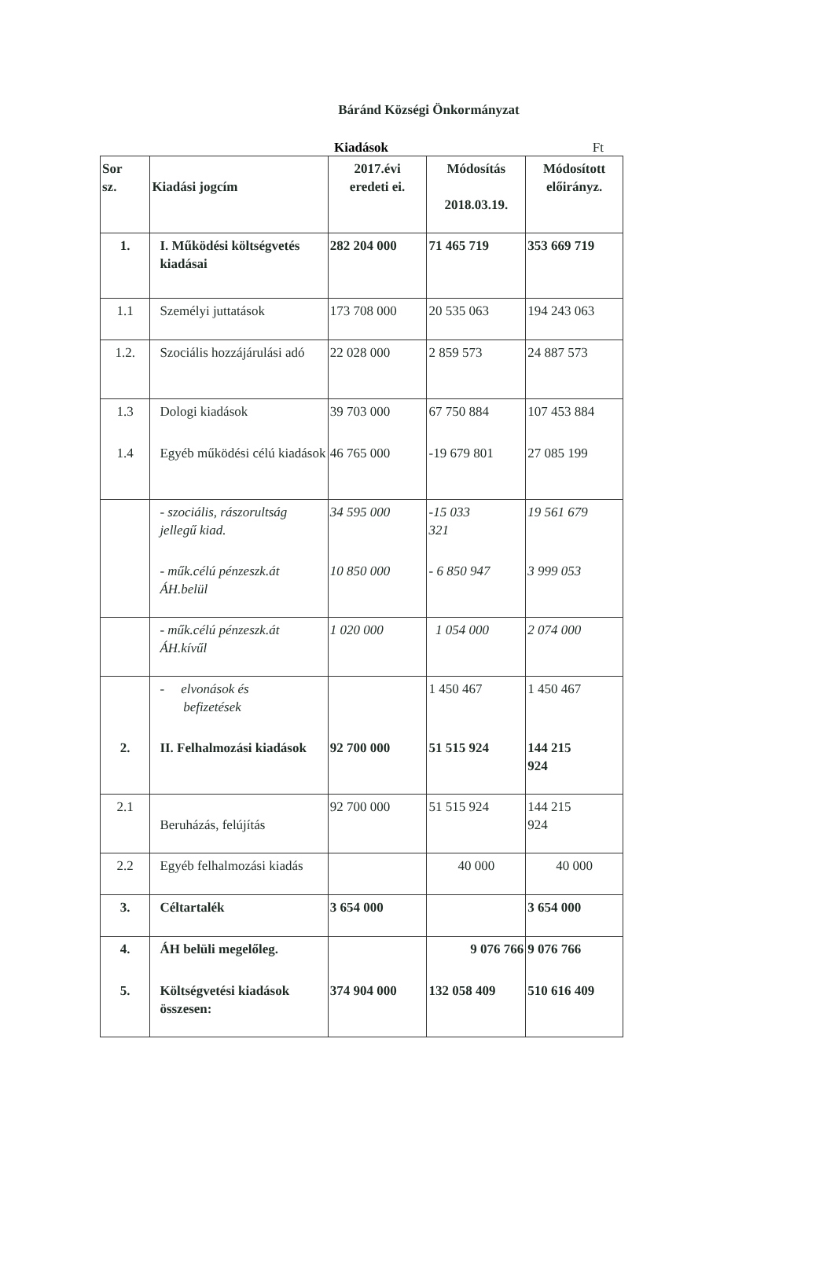Báránd Községi Önkormányzat
Kiadások Ft
| Sor sz. | Kiadási jogcím | 2017.évi eredeti ei. | Módosítás 2018.03.19. | Módosított előirányz. |
| 1. | I. Működési költségvetés kiadásai | 282 204 000 | 71 465 719 | 353 669 719 |
| 1.1 | Személyi juttatások | 173 708 000 | 20 535 063 | 194 243 063 |
| 1.2. | Szociális hozzájárulási adó | 22 028 000 | 2 859 573 | 24 887 573 |
| 1.3 | Dologi kiadások | 39 703 000 | 67 750 884 | 107 453 884 |
| 1.4 | Egyéb működési célú kiadások | 46 765 000 | -19 679 801 | 27 085 199 |
| | - szociális, rászorultság jellegű kiad. | 34 595 000 | -15 033 321 | 19 561 679 |
| | - műk.célú pénzeszk.át ÁH.belül | 10 850 000 | - 6 850 947 | 3 999 053 |
| | - műk.célú pénzeszk.át ÁH.kívűl | 1 020 000 | 1 054 000 | 2 074 000 |
| | - elvonások és befizetések | | 1 450 467 | 1 450 467 |
| 2. | II. Felhalmozási kiadások | 92 700 000 | 51 515 924 | 144 215 924 |
| 2.1 | Beruházás, felújítás | 92 700 000 | 51 515 924 | 144 215 924 |
| 2.2 | Egyéb felhalmozási kiadás | | 40 000 | 40 000 |
| 3. | Céltartalék | 3 654 000 | | 3 654 000 |
| 4. | ÁH belüli megelőleg. | | 9 076 766 | 9 076 766 |
| 5. | Költségvetési kiadások összesen: | 374 904 000 | 132 058 409 | 510 616 409 |